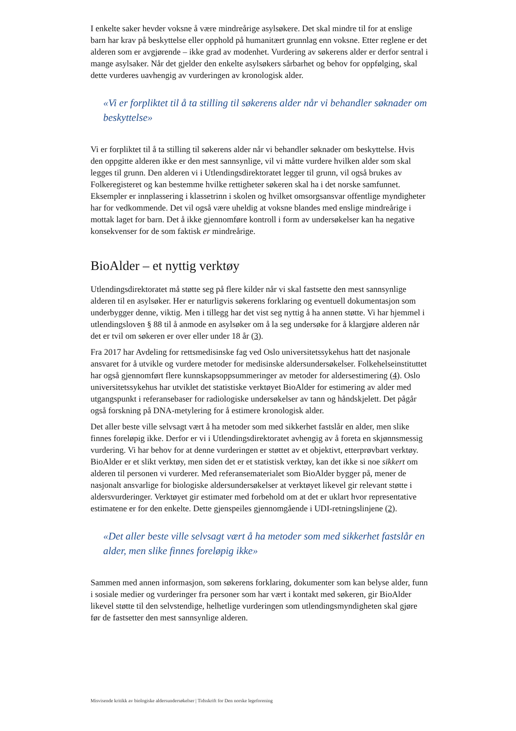I enkelte saker hevder voksne å være mindreårige asylsøkere. Det skal mindre til for at enslige barn har krav på beskyttelse eller opphold på humanitært grunnlag enn voksne. Etter reglene er det alderen som er avgjørende – ikke grad av modenhet. Vurdering av søkerens alder er derfor sentral i mange asylsaker. Når det gjelder den enkelte asylsøkers sårbarhet og behov for oppfølging, skal dette vurderes uavhengig av vurderingen av kronologisk alder.
«Vi er forpliktet til å ta stilling til søkerens alder når vi behandler søknader om beskyttelse»
Vi er forpliktet til å ta stilling til søkerens alder når vi behandler søknader om beskyttelse. Hvis den oppgitte alderen ikke er den mest sannsynlige, vil vi måtte vurdere hvilken alder som skal legges til grunn. Den alderen vi i Utlendingsdirektoratet legger til grunn, vil også brukes av Folkeregisteret og kan bestemme hvilke rettigheter søkeren skal ha i det norske samfunnet. Eksempler er innplassering i klassetrinn i skolen og hvilket omsorgsansvar offentlige myndigheter har for vedkommende. Det vil også være uheldig at voksne blandes med enslige mindreårige i mottak laget for barn. Det å ikke gjennomføre kontroll i form av undersøkelser kan ha negative konsekvenser for de som faktisk er mindreårige.
BioAlder – et nyttig verktøy
Utlendingsdirektoratet må støtte seg på flere kilder når vi skal fastsette den mest sannsynlige alderen til en asylsøker. Her er naturligvis søkerens forklaring og eventuell dokumentasjon som underbygger denne, viktig. Men i tillegg har det vist seg nyttig å ha annen støtte. Vi har hjemmel i utlendingsloven § 88 til å anmode en asylsøker om å la seg undersøke for å klargjøre alderen når det er tvil om søkeren er over eller under 18 år (3).
Fra 2017 har Avdeling for rettsmedisinske fag ved Oslo universitetssykehus hatt det nasjonale ansvaret for å utvikle og vurdere metoder for medisinske aldersundersøkelser. Folkehelseinstituttet har også gjennomført flere kunnskapsoppsummeringer av metoder for aldersestimering (4). Oslo universitetssykehus har utviklet det statistiske verktøyet BioAlder for estimering av alder med utgangspunkt i referansebaser for radiologiske undersøkelser av tann og håndskjelett. Det pågår også forskning på DNA-metylering for å estimere kronologisk alder.
Det aller beste ville selvsagt vært å ha metoder som med sikkerhet fastslår en alder, men slike finnes foreløpig ikke. Derfor er vi i Utlendingsdirektoratet avhengig av å foreta en skjønnsmessig vurdering. Vi har behov for at denne vurderingen er støttet av et objektivt, etterprøvbart verktøy. BioAlder er et slikt verktøy, men siden det er et statistisk verktøy, kan det ikke si noe sikkert om alderen til personen vi vurderer. Med referansematerialet som BioAlder bygger på, mener de nasjonalt ansvarlige for biologiske aldersundersøkelser at verktøyet likevel gir relevant støtte i aldersvurderinger. Verktøyet gir estimater med forbehold om at det er uklart hvor representative estimatene er for den enkelte. Dette gjenspeiles gjennomgående i UDI-retningslinjene (2).
«Det aller beste ville selvsagt vært å ha metoder som med sikkerhet fastslår en alder, men slike finnes foreløpig ikke»
Sammen med annen informasjon, som søkerens forklaring, dokumenter som kan belyse alder, funn i sosiale medier og vurderinger fra personer som har vært i kontakt med søkeren, gir BioAlder likevel støtte til den selvstendige, helhetlige vurderingen som utlendingsmyndigheten skal gjøre før de fastsetter den mest sannsynlige alderen.
Misvisende kritikk av biologiske aldersundersøkelser | Tidsskrift for Den norske legeforening